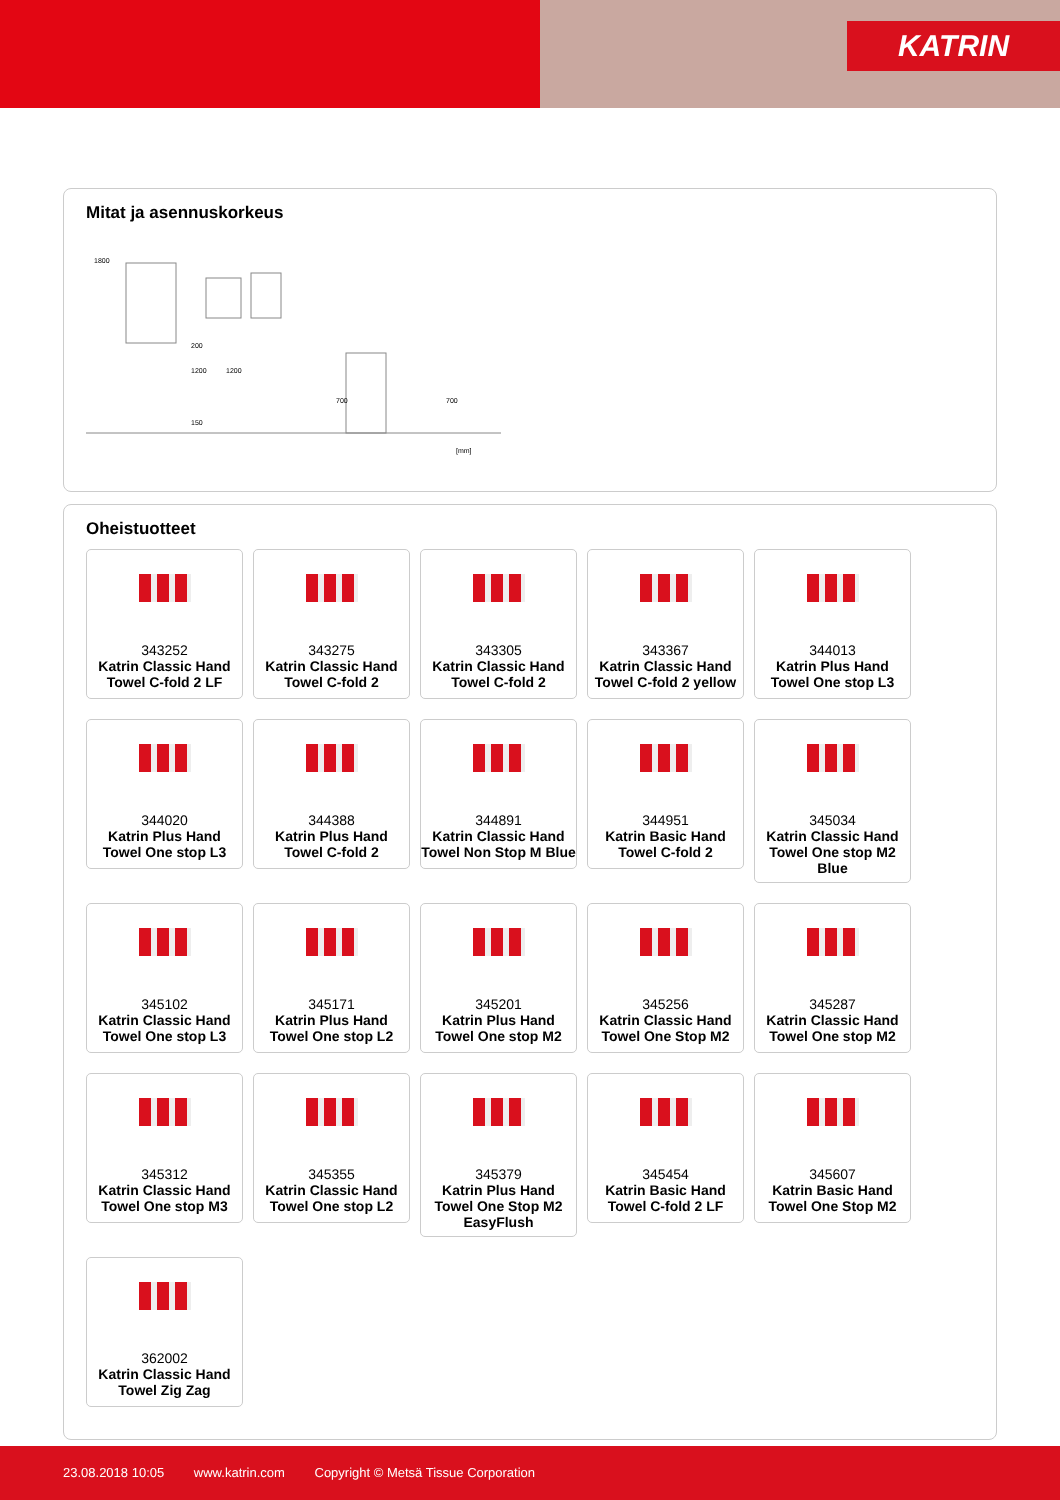KATRIN
Mitat ja asennuskorkeus
1800
1200
1200
700
700
150
200
[mm]
Oheistuotteet
343252
Katrin Classic Hand Towel C-fold 2 LF
343275
Katrin Classic Hand Towel C-fold 2
343305
Katrin Classic Hand Towel C-fold 2
343367
Katrin Classic Hand Towel C-fold 2 yellow
344013
Katrin Plus Hand Towel One stop L3
344020
Katrin Plus Hand Towel One stop L3
344388
Katrin Plus Hand Towel C-fold 2
344891
Katrin Classic Hand Towel Non Stop M Blue
344951
Katrin Basic Hand Towel C-fold 2
345034
Katrin Classic Hand Towel One stop M2 Blue
345102
Katrin Classic Hand Towel One stop L3
345171
Katrin Plus Hand Towel One stop L2
345201
Katrin Plus Hand Towel One stop M2
345256
Katrin Classic Hand Towel One Stop M2
345287
Katrin Classic Hand Towel One stop M2
345312
Katrin Classic Hand Towel One stop M3
345355
Katrin Classic Hand Towel One stop L2
345379
Katrin Plus Hand Towel One Stop M2 EasyFlush
345454
Katrin Basic Hand Towel C-fold 2 LF
345607
Katrin Basic Hand Towel One Stop M2
362002
Katrin Classic Hand Towel Zig Zag
23.08.2018 10:05 www.katrin.com Copyright © Metsä Tissue Corporation